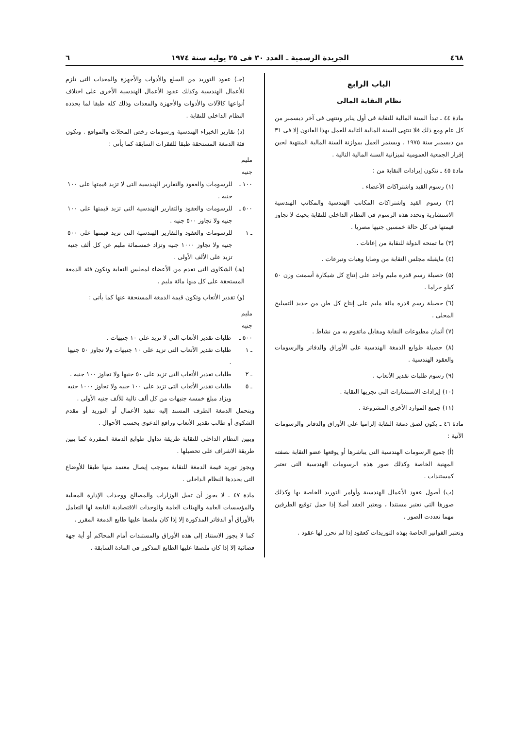٤٦٨ الجريدة الرسمية ـ العدد ٣٠ فى ٢٥ يوليه سنة ١٩٧٤ ٦
الباب الرابع
نظام النقابة المالى
مادة ٤٤ ـ تبدأ السنة المالية للنقابة فى أول يناير وتنتهى فى آخر ديسمبر من كل عام ومع ذلك فلا تنتهى السنة المالية التالية للعمل بهذا القانون إلا فى ٣١ من ديسمبر سنة ١٩٧٥ . ويستمر العمل بموازنة السنة المالية المنتهية لحين إقرار الجمعية العمومية لميزانية السنة المالية التالية .
مادة ٤٥ ـ تتكون إيرادات النقابة من :
(١) رسوم القيد واشتراكات الأعضاء .
(٢) رسوم القيد واشتراكات المكاتب الهندسية والمكاتب الهندسية الاستشارية وتحدد هذه الرسوم فى النظام الداخلى للنقابة بحيث لا تجاوز قيمتها فى كل حالة خمسين جنيها مصريا .
(٣) ما تمنحه الدولة للنقابة من إعانات .
(٤) مايقبله مجلس النقابة من وصايا وهبات وتبرعات .
(٥) حصيلة رسم قدره مليم واحد على إنتاج كل شيكارة أسمنت وزن ٥٠ كيلو جراما .
(٦) حصيلة رسم قدره مائة مليم على إنتاج كل طن من حديد التسليح المحلى .
(٧) أثمان مطبوعات النقابة ومقابل ماتقوم به من نشاط .
(٨) حصيلة طوابع الدمغة الهندسية على الأوراق والدفاتر والرسومات والعقود الهندسية .
(٩) رسوم طلبات تقدير الأتعاب .
(١٠) إيرادات الاستشارات التى تجريها النقابة .
(١١) جميع الموارد الأخرى المشروعة .
مادة ٤٦ ـ يكون لصق دمغة النقابة إلزاميا على الأوراق والدفاتر والرسومات الآتية :
(أ) جميع الرسومات الهندسية التى يباشرها أو يوقعها عضو النقابة بصفته المهنية الخاصة وكذلك صور هذه الرسومات الهندسية التى تعتبر كمستندات .
(ب) أصول عقود الأعمال الهندسية وأوامر التوريد الخاصة بها وكذلك صورها التى تعتبر مستندا ، ويعتبر العقد أصلا إذا حمل توقيع الطرفين مهما تعددت الصور .
وتعتبر الفواتير الخاصة بهذه التوريدات كعقود إذا لم تحرر لها عقود .
(جـ) عقود التوريد من السلع والأدوات والأجهزة والمعدات التى تلزم للأعمال الهندسية وكذلك عقود الأعمال الهندسية الأخرى على اختلاف أنواعها كالآلات والأدوات والأجهزة والمعدات وذلك كله طبقا لما يحدده النظام الداخلى للنقابة .
(د) تقارير الخبراء الهندسية ورسومات رخص المحلات والمواقع . وتكون فئة الدمغة المستحقة طبقا للفقرات السابقة كما يأتى :
| مليم جنيه | |
| ١٠٠ ـ | للرسومات والعقود والتقارير الهندسية التى لا تزيد قيمتها على ١٠٠ جنيه . |
| ٥٠٠ ـ | للرسومات والعقود والتقارير الهندسية التى تزيد قيمتها على ١٠٠ جنيه ولا تجاوز ٥٠٠ جنيه . |
| ـ ١ | للرسومات والعقود والتقارير الهندسية التى تزيد قيمتها على ٥٠٠ جنيه ولا تجاوز ١٠٠٠ جنيه وتزاد خمسمائة مليم عن كل ألف جنيه تزيد على الألف الأولى . |
(هـ) الشكاوى التى تقدم من الأعضاء لمجلس النقابة وتكون فئة الدمغة المستحقة على كل منها مائة مليم .
(و) تقدير الأتعاب وتكون قيمة الدمغة المستحقة عنها كما يأتى :
| مليم جنيه | |
| ٥٠٠ ـ | طلبات تقدير الأتعاب التى لا تزيد على ١٠ جنيهات . |
| ـ ١ | طلبات تقدير الأتعاب التى تزيد على ١٠ جنيهات ولا تجاوز ٥٠ جنيها . |
| ـ ٢ | طلبات تقدير الأتعاب التى تزيد على ٥٠ جنيها ولا تجاوز ١٠٠ جنيه . |
| ـ ٥ | طلبات تقدير الأتعاب التى تزيد على ١٠٠ جنيه ولا تجاوز ١٠٠٠ جنيه ويزاد مبلغ خمسة جنيهات من كل ألف تالية للألف جنيه الأولى . |
ويتحمل الدمغة الطرف المسند إليه تنفيذ الأعمال أو التوريد أو مقدم الشكوى أو طالب تقدير الأتعاب ورافع الدعوى بحسب الأحوال .
ويبين النظام الداخلى للنقابة طريقة تداول طوابع الدمغة المقررة كما يبين طريقة الاشراف على تحصيلها .
ويجوز توريد قيمة الدمغة للنقابة بموجب إيصال معتمد منها طبقا للأوضاع التى يحددها النظام الداخلى .
مادة ٤٧ ـ لا يجوز أن تقبل الوزارات والمصالح ووحدات الإدارة المحلية والمؤسسات العامة والهيئات العامة والوحدات الاقتصادية التابعة لها التعامل بالأوراق أو الدفاتر المذكورة إلا إذا كان ملصقا عليها طابع الدمغة المقرر .
كما لا يجوز الاستناد إلى هذه الأوراق والمستندات أمام المحاكم أو أية جهة قضائية إلا إذا كان ملصقا عليها الطابع المذكور فى المادة السابقة .